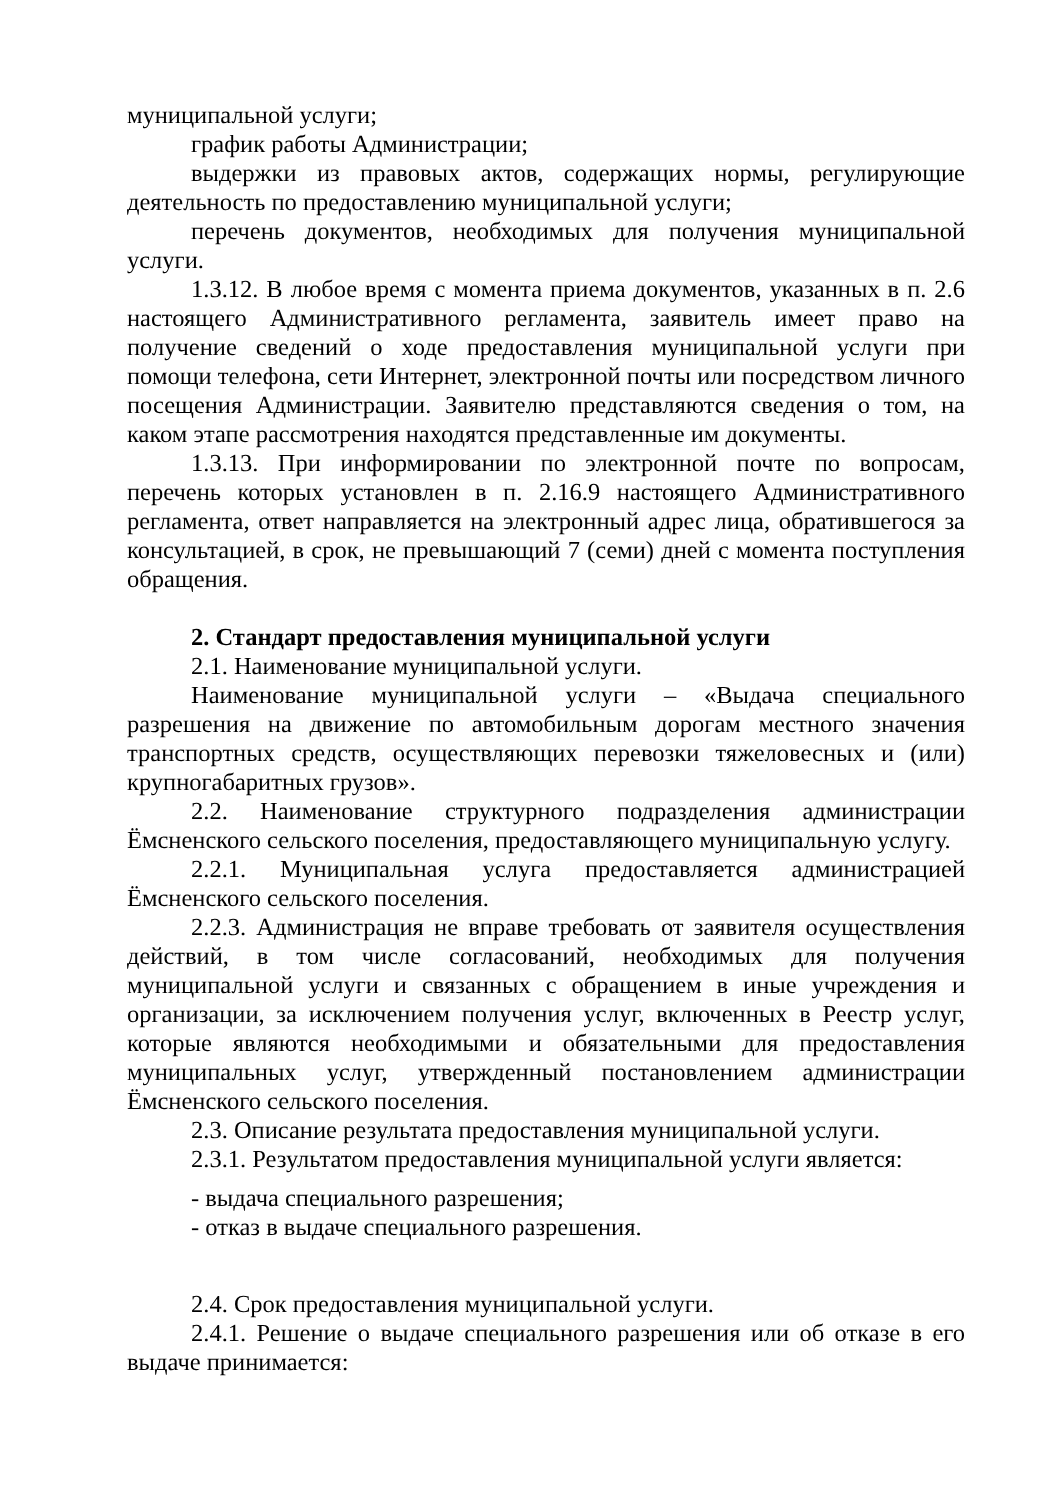муниципальной услуги;
график работы Администрации;
выдержки из правовых актов, содержащих нормы, регулирующие деятельность по предоставлению муниципальной услуги;
перечень документов, необходимых для получения муниципальной услуги.
1.3.12. В любое время с момента приема документов, указанных в п. 2.6 настоящего Административного регламента, заявитель имеет право на получение сведений о ходе предоставления муниципальной услуги при помощи телефона, сети Интернет, электронной почты или посредством личного посещения Администрации. Заявителю представляются сведения о том, на каком этапе рассмотрения находятся представленные им документы.
1.3.13. При информировании по электронной почте по вопросам, перечень которых установлен в п. 2.16.9 настоящего Административного регламента, ответ направляется на электронный адрес лица, обратившегося за консультацией, в срок, не превышающий 7 (семи) дней с момента поступления обращения.
2. Стандарт предоставления муниципальной услуги
2.1. Наименование муниципальной услуги.
Наименование муниципальной услуги – «Выдача специального разрешения на движение по автомобильным дорогам местного значения транспортных средств, осуществляющих перевозки тяжеловесных и (или) крупногабаритных грузов».
2.2. Наименование структурного подразделения администрации Ёмсненского сельского поселения, предоставляющего муниципальную услугу.
2.2.1. Муниципальная услуга предоставляется администрацией Ёмсненского сельского поселения.
2.2.3. Администрация не вправе требовать от заявителя осуществления действий, в том числе согласований, необходимых для получения муниципальной услуги и связанных с обращением в иные учреждения и организации, за исключением получения услуг, включенных в Реестр услуг, которые являются необходимыми и обязательными для предоставления муниципальных услуг, утвержденный постановлением администрации Ёмсненского сельского поселения.
2.3. Описание результата предоставления муниципальной услуги.
2.3.1. Результатом предоставления муниципальной услуги является:
- выдача специального разрешения;
- отказ в выдаче специального разрешения.
2.4. Срок предоставления муниципальной услуги.
2.4.1. Решение о выдаче специального разрешения или об отказе в его выдаче принимается: